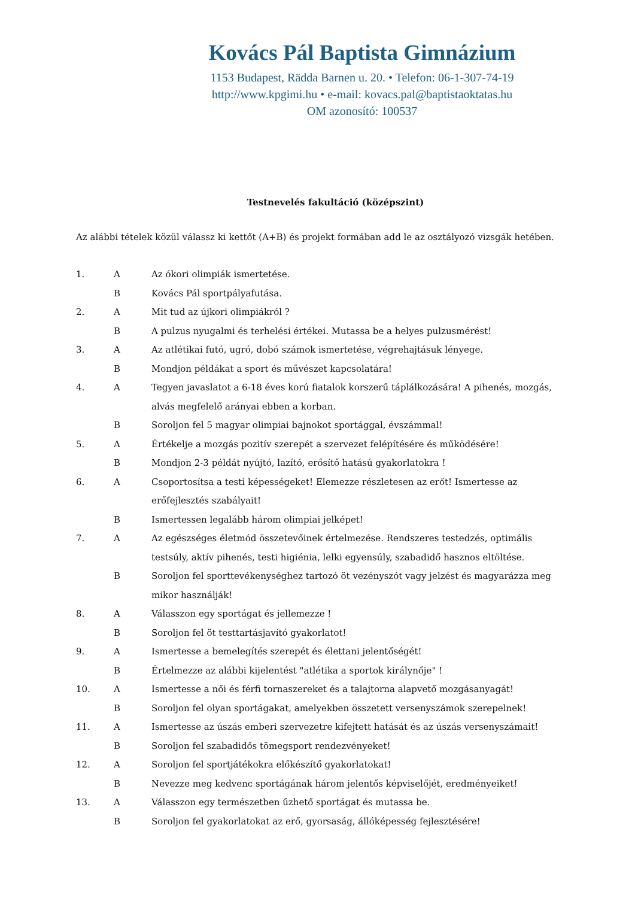Kovács Pál Baptista Gimnázium
1153 Budapest, Rädda Barnen u. 20. • Telefon: 06-1-307-74-19
http://www.kpgimi.hu • e-mail: kovacs.pal@baptistaoktatas.hu
OM azonosító: 100537
Testnevelés fakultáció (középszint)
Az alábbi tételek közül válassz ki kettőt (A+B) és projekt formában add le az osztályozó vizsgák hetében.
| 1. | A | Az ókori olimpiák ismertetése. |
| | B | Kovács Pál sportpályafutása. |
| 2. | A | Mit tud az újkori olimpiákról ? |
| | B | A pulzus nyugalmi és terhelési értékei. Mutassa be a helyes pulzusmérést! |
| 3. | A | Az atlétikai futó, ugró, dobó számok ismertetése, végrehajtásuk lényege. |
| | B | Mondjon példákat a sport és művészet kapcsolatára! |
| 4. | A | Tegyen javaslatot a 6-18 éves korú fiatalok korszerű táplálkozására! A pihenés, mozgás, alvás megfelelő arányai ebben a korban. |
| | B | Soroljon fel 5 magyar olimpiai bajnokot sportággal, évszámmal! |
| 5. | A | Értékelje a mozgás pozitív szerepét a szervezet felépítésére és működésére! |
| | B | Mondjon 2-3 példát nyújtó, lazító, erősítő hatású gyakorlatokra ! |
| 6. | A | Csoportosítsa a testi képességeket! Elemezze részletesen az erőt! Ismertesse az erőfejlesztés szabályait! |
| | B | Ismertessen legalább három olimpiai jelképet! |
| 7. | A | Az egészséges életmód összetevőinek értelmezése. Rendszeres testedzés, optimális testsúly, aktív pihenés, testi higiénia, lelki egyensúly, szabadidő hasznos eltöltése. |
| | B | Soroljon fel sporttevékenységhez tartozó öt vezényszót vagy jelzést és magyarázza meg mikor használják! |
| 8. | A | Válasszon egy sportágat és jellemezze ! |
| | B | Soroljon fel öt testtartásjavító gyakorlatot! |
| 9. | A | Ismertesse a bemelegítés szerepét és élettani jelentőségét! |
| | B | Értelmezze az alábbi kijelentést "atlétika a sportok királynője" ! |
| 10. | A | Ismertesse a női és férfi tornaszereket és a talajtorna alapvető mozgásanyagát! |
| | B | Soroljon fel olyan sportágakat, amelyekben összetett versenyszámok szerepelnek! |
| 11. | A | Ismertesse az úszás emberi szervezetre kifejtett hatását és az úszás versenyszámait! |
| | B | Soroljon fel szabadidős tömegsport rendezvényeket! |
| 12. | A | Soroljon fel sportjátékokra előkészítő gyakorlatokat! |
| | B | Nevezze meg kedvenc sportágának három jelentős képviselőjét, eredményeiket! |
| 13. | A | Válasszon egy természetben űzhető sportágat és mutassa be. |
| | B | Soroljon fel gyakorlatokat az erő, gyorsaság, állóképesség fejlesztésére! |